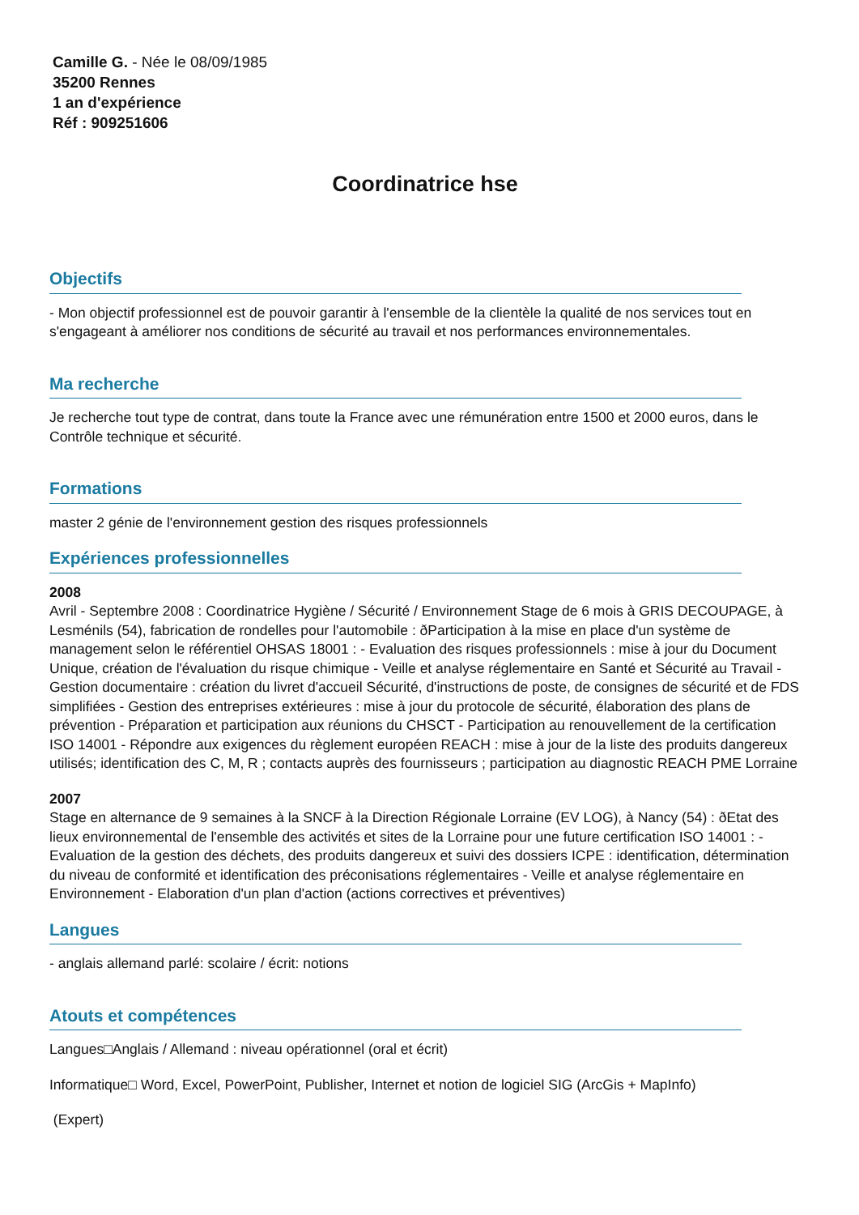Camille G. - Née le 08/09/1985
35200 Rennes
1 an d'expérience
Réf : 909251606
Coordinatrice hse
Objectifs
- Mon objectif professionnel est de pouvoir garantir à l'ensemble de la clientèle la qualité de nos services tout en s'engageant à améliorer nos conditions de sécurité au travail et nos performances environnementales.
Ma recherche
Je recherche tout type de contrat, dans toute la France avec une rémunération entre 1500 et 2000 euros, dans le Contrôle technique et sécurité.
Formations
master 2 génie de l'environnement gestion des risques professionnels
Expériences professionnelles
2008
Avril - Septembre 2008 : Coordinatrice Hygiène / Sécurité / Environnement Stage de 6 mois à GRIS DECOUPAGE, à Lesménils (54), fabrication de rondelles pour l'automobile : ðParticipation à la mise en place d'un système de management selon le référentiel OHSAS 18001 : - Evaluation des risques professionnels : mise à jour du Document Unique, création de l'évaluation du risque chimique - Veille et analyse réglementaire en Santé et Sécurité au Travail - Gestion documentaire : création du livret d'accueil Sécurité, d'instructions de poste, de consignes de sécurité et de FDS simplifiées - Gestion des entreprises extérieures : mise à jour du protocole de sécurité, élaboration des plans de prévention - Préparation et participation aux réunions du CHSCT - Participation au renouvellement de la certification ISO 14001 - Répondre aux exigences du règlement européen REACH : mise à jour de la liste des produits dangereux utilisés; identification des C, M, R ; contacts auprès des fournisseurs ; participation au diagnostic REACH PME Lorraine
2007
Stage en alternance de 9 semaines à la SNCF à la Direction Régionale Lorraine (EV LOG), à Nancy (54) : ðEtat des lieux environnemental de l'ensemble des activités et sites de la Lorraine pour une future certification ISO 14001 : - Evaluation de la gestion des déchets, des produits dangereux et suivi des dossiers ICPE : identification, détermination du niveau de conformité et identification des préconisations réglementaires - Veille et analyse réglementaire en Environnement - Elaboration d'un plan d'action (actions correctives et préventives)
Langues
- anglais allemand parlé: scolaire / écrit: notions
Atouts et compétences
Langues□Anglais / Allemand : niveau opérationnel (oral et écrit)
Informatique□ Word, Excel, PowerPoint, Publisher, Internet et notion de logiciel SIG (ArcGis + MapInfo)
(Expert)